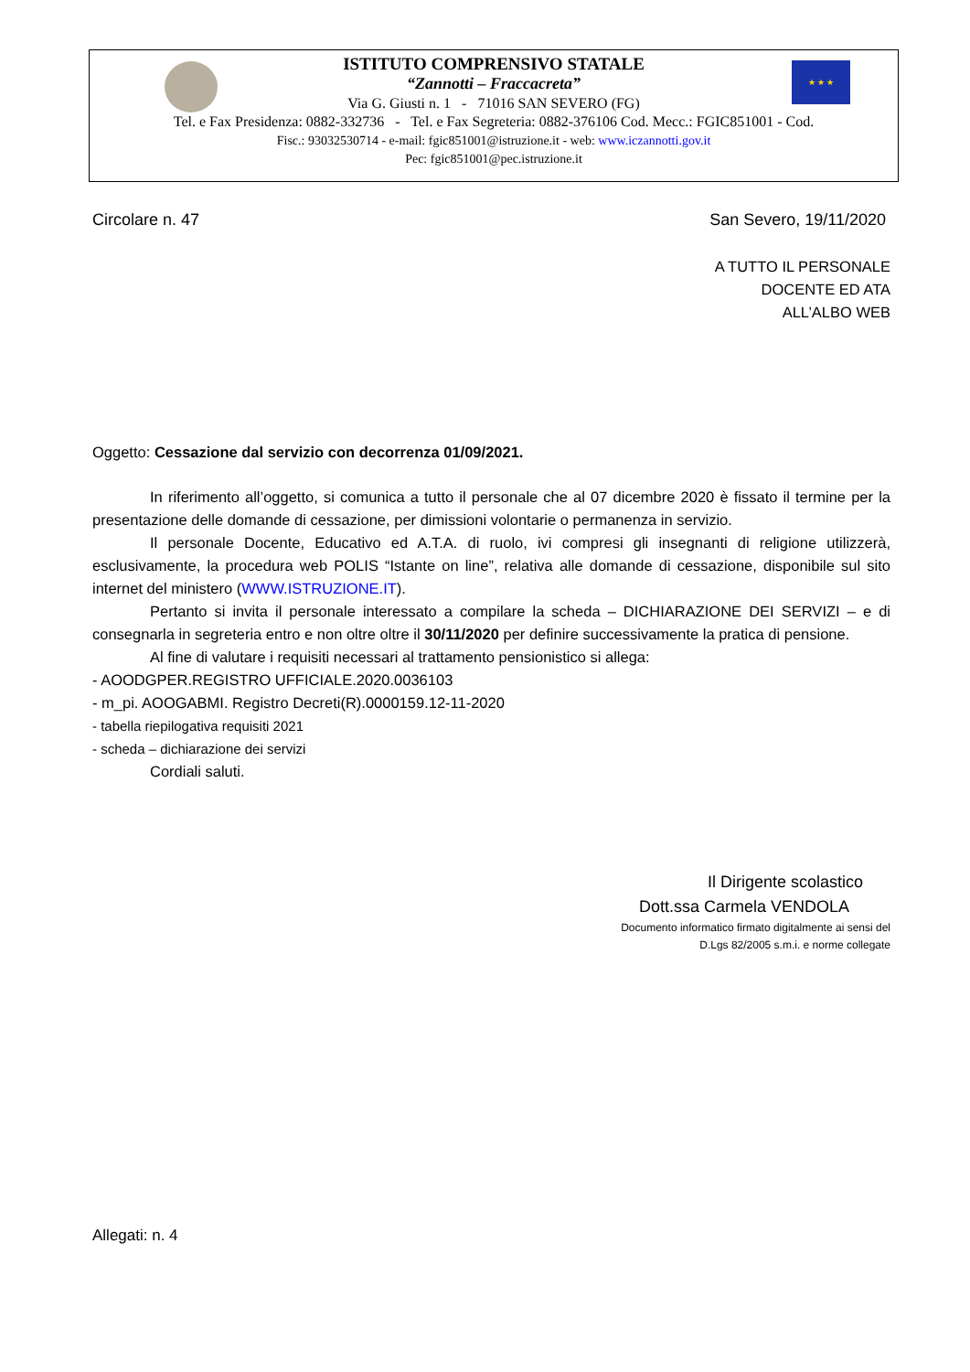★ ★ ★
ISTITUTO COMPRENSIVO STATALE
“Zannotti – Fraccacreta”
Via G. Giusti n. 1 - 71016 SAN SEVERO (FG)
Tel. e Fax Presidenza: 0882-332736 - Tel. e Fax Segreteria: 0882-376106 Cod. Mecc.: FGIC851001 - Cod.
Fisc.: 93032530714 - e-mail: fgic851001@istruzione.it - web: www.iczannotti.gov.it
Pec: fgic851001@pec.istruzione.it
Circolare n. 47 San Severo, 19/11/2020
A TUTTO IL PERSONALE
DOCENTE ED ATA
ALL’ALBO WEB
Oggetto: Cessazione dal servizio con decorrenza 01/09/2021.
In riferimento all’oggetto, si comunica a tutto il personale che al 07 dicembre 2020 è fissato il termine per la presentazione delle domande di cessazione, per dimissioni volontarie o permanenza in servizio.
Il personale Docente, Educativo ed A.T.A. di ruolo, ivi compresi gli insegnanti di religione utilizzerà, esclusivamente, la procedura web POLIS “Istante on line”, relativa alle domande di cessazione, disponibile sul sito internet del ministero (WWW.ISTRUZIONE.IT).
Pertanto si invita il personale interessato a compilare la scheda – DICHIARAZIONE DEI SERVIZI – e di consegnarla in segreteria entro e non oltre oltre il 30/11/2020 per definire successivamente la pratica di pensione.
Al fine di valutare i requisiti necessari al trattamento pensionistico si allega:
- AOODGPER.REGISTRO UFFICIALE.2020.0036103
- m_pi. AOOGABMI. Registro Decreti(R).0000159.12-11-2020
- tabella riepilogativa requisiti 2021
- scheda – dichiarazione dei servizi
Cordiali saluti.
Il Dirigente scolastico
Dott.ssa Carmela VENDOLA
Documento informatico firmato digitalmente ai sensi del
D.Lgs 82/2005 s.m.i. e norme collegate
Allegati: n. 4